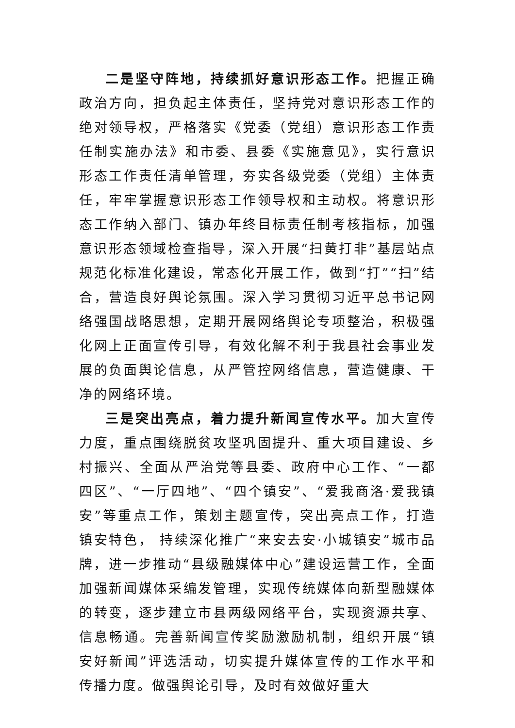二是坚守阵地，持续抓好意识形态工作。把握正确政治方向，担负起主体责任，坚持党对意识形态工作的绝对领导权，严格落实《党委（党组）意识形态工作责任制实施办法》和市委、县委《实施意见》，实行意识形态工作责任清单管理，夯实各级党委（党组）主体责任，牢牢掌握意识形态工作领导权和主动权。将意识形态工作纳入部门、镇办年终目标责任制考核指标，加强意识形态领域检查指导，深入开展“扫黄打非”基层站点规范化标准化建设，常态化开展工作，做到“打”“扫”结合，营造良好舆论氛围。深入学习贯彻习近平总书记网络强国战略思想，定期开展网络舆论专项整治，积极强化网上正面宣传引导，有效化解不利于我县社会事业发展的负面舆论信息，从严管控网络信息，营造健康、干净的网络环境。
三是突出亮点，着力提升新闻宣传水平。加大宣传力度，重点围绕脱贫攻坚巩固提升、重大项目建设、乡村振兴、全面从严治党等县委、政府中心工作、“一都四区”、“一厅四地”、“四个镇安”、“爱我商洛·爱我镇安”等重点工作，策划主题宣传，突出亮点工作，打造镇安特色， 持续深化推广“来安去安·小城镇安”城市品牌，进一步推动“县级融媒体中心”建设运营工作，全面加强新闻媒体采编发管理，实现传统媒体向新型融媒体的转变，逐步建立市县两级网络平台，实现资源共享、信息畅通。完善新闻宣传奖励激励机制，组织开展“镇安好新闻”评选活动，切实提升媒体宣传的工作水平和传播力度。做强舆论引导，及时有效做好重大